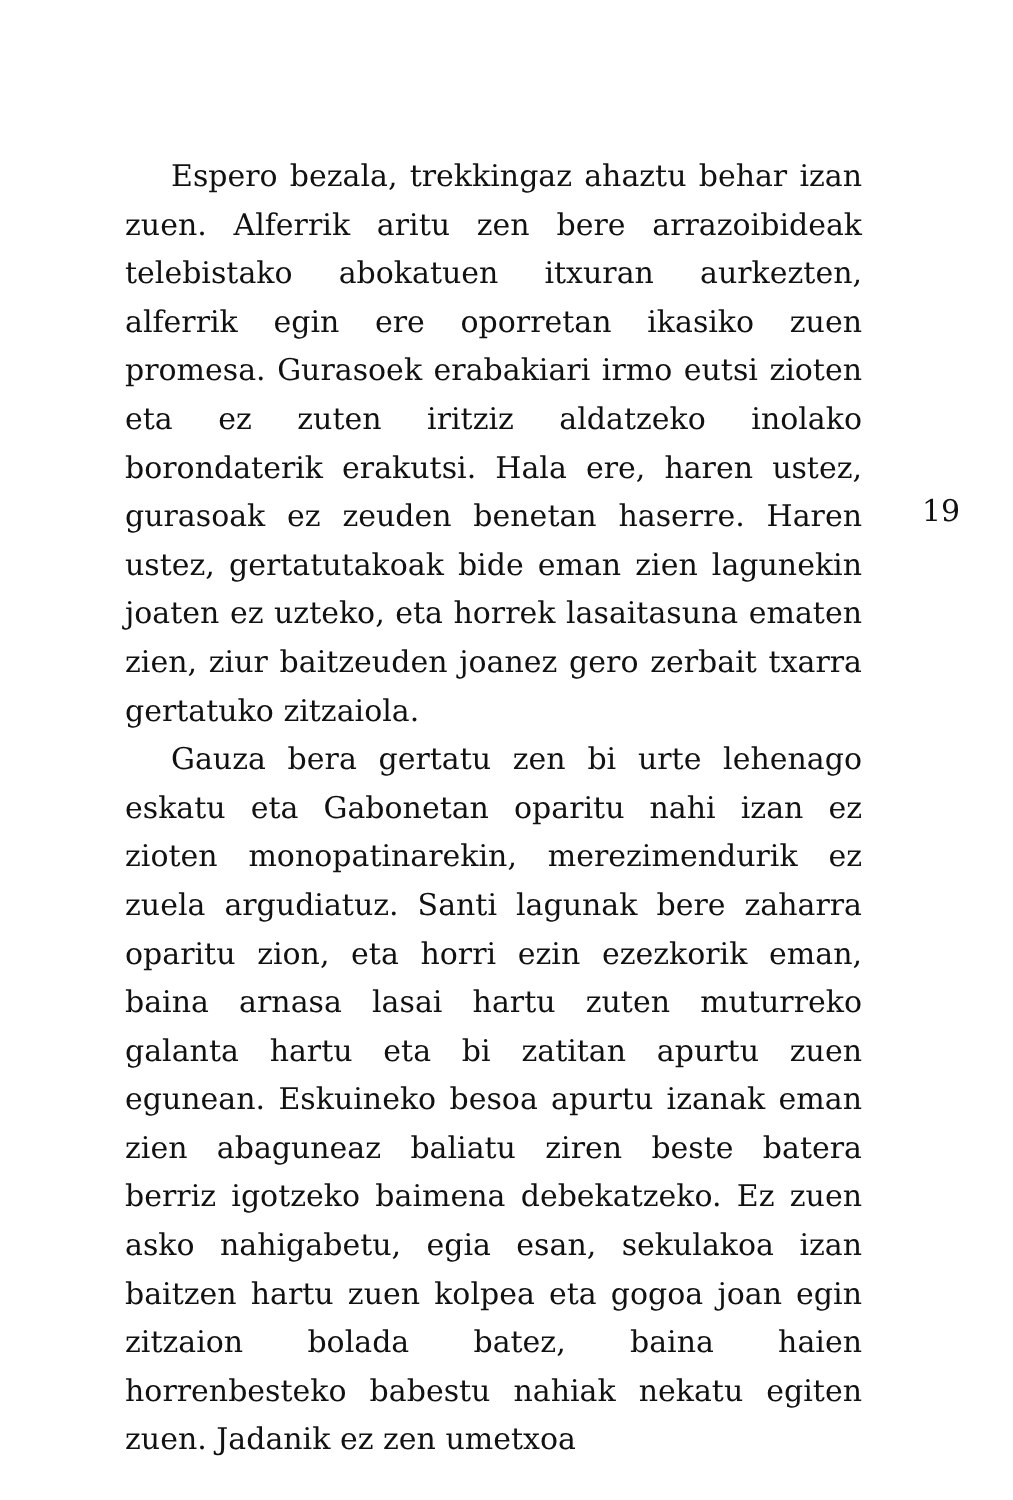Espero bezala, trekkingaz ahaztu behar izan zuen. Alferrik aritu zen bere arrazoibideak telebistako abokatuen itxuran aurkezten, alferrik egin ere oporretan ikasiko zuen promesa. Gurasoek erabakiari irmo eutsi zioten eta ez zuten iritziz aldatzeko inolako borondaterik erakutsi. Hala ere, haren ustez, gurasoak ez zeuden benetan haserre. Haren ustez, gertatutakoak bide eman zien lagunekin joaten ez uzteko, eta horrek lasaitasuna ematen zien, ziur baitzeuden joanez gero zerbait txarra gertatuko zitzaiola.
Gauza bera gertatu zen bi urte lehenago eskatu eta Gabonetan oparitu nahi izan ez zioten monopatinarekin, merezimendurik ez zuela argudiatuz. Santi lagunak bere zaharra oparitu zion, eta horri ezin ezezkorik eman, baina arnasa lasai hartu zuten muturreko galanta hartu eta bi zatitan apurtu zuen egunean. Eskuineko besoa apurtu izanak eman zien abaguneaz baliatu ziren beste batera berriz igotzeko baimena debekatzeko. Ez zuen asko nahigabetu, egia esan, sekulakoa izan baitzen hartu zuen kolpea eta gogoa joan egin zitzaion bolada batez, baina haien horrenbesteko babestu nahiak nekatu egiten zuen. Jadanik ez zen umetxoa
19